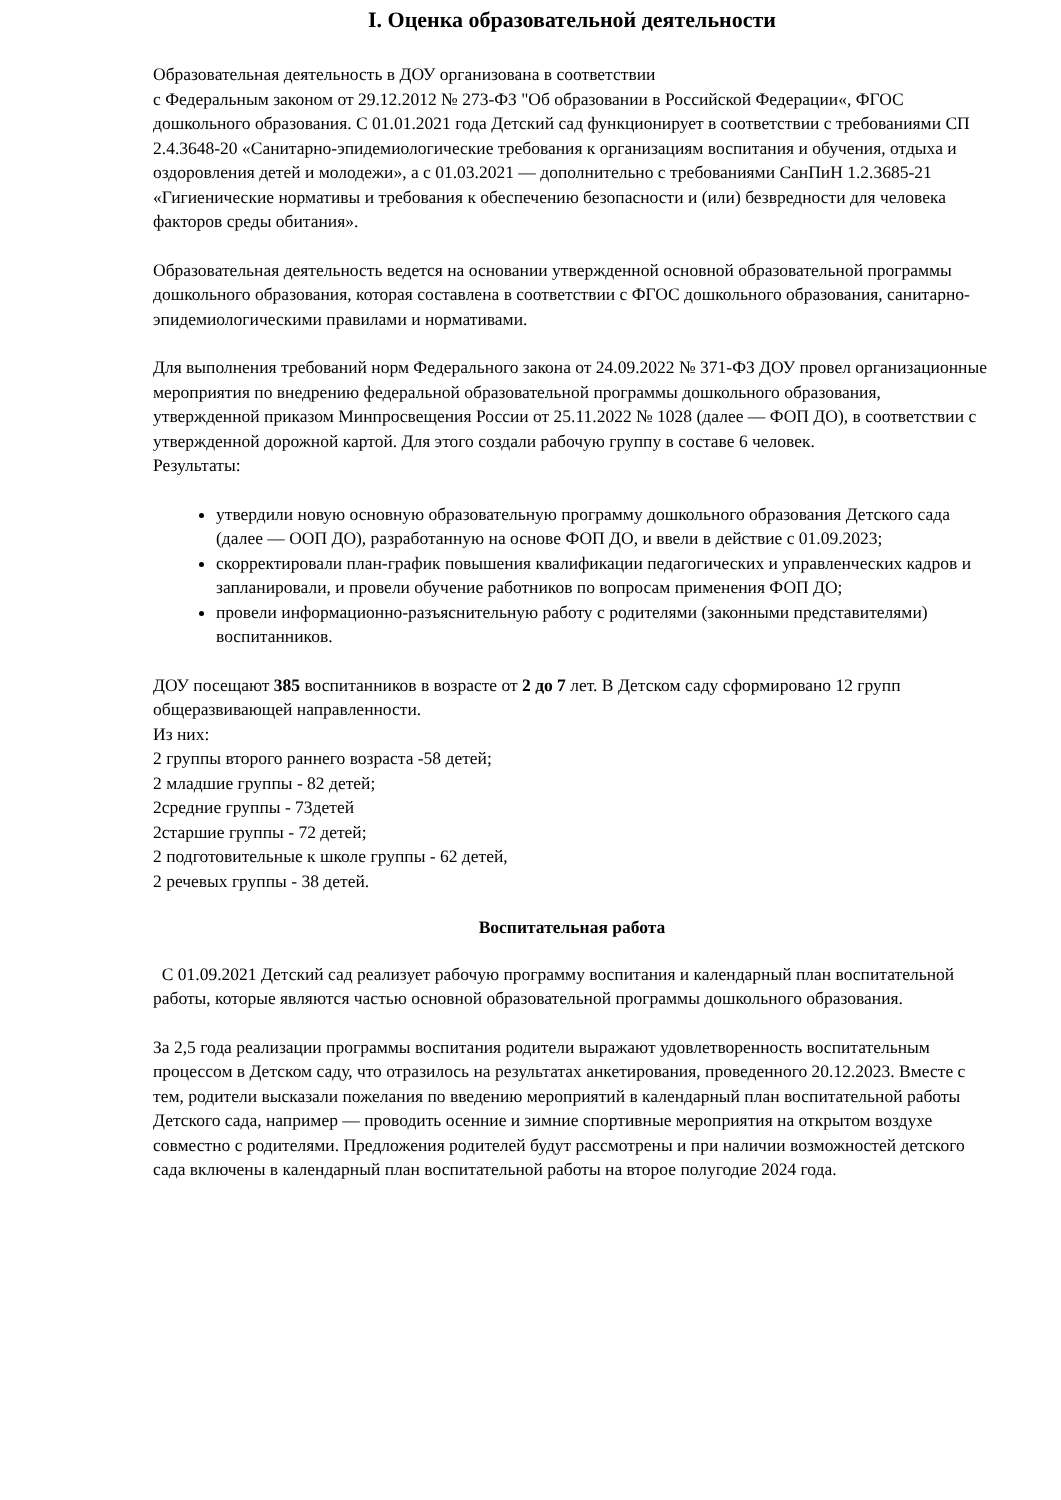I. Оценка образовательной деятельности
Образовательная деятельность в ДОУ организована в соответствии
с Федеральным законом от 29.12.2012 № 273-ФЗ "Об образовании в Российской Федерации«, ФГОС дошкольного образования. С 01.01.2021 года Детский сад функционирует в соответствии с требованиями СП 2.4.3648-20 «Санитарно-эпидемиологические требования к организациям воспитания и обучения, отдыха и оздоровления детей и молодежи», а с 01.03.2021 — дополнительно с требованиями СанПиН 1.2.3685-21 «Гигиенические нормативы и требования к обеспечению безопасности и (или) безвредности для человека факторов среды обитания».
Образовательная деятельность ведется на основании утвержденной основной образовательной программы дошкольного образования, которая составлена в соответствии с ФГОС дошкольного образования, санитарно-эпидемиологическими правилами и нормативами.
Для выполнения требований норм Федерального закона от 24.09.2022 № 371-ФЗ ДОУ провел организационные мероприятия по внедрению федеральной образовательной программы дошкольного образования, утвержденной приказом Минпросвещения России от 25.11.2022 № 1028 (далее — ФОП ДО), в соответствии с утвержденной дорожной картой. Для этого создали рабочую группу в составе 6 человек.
Результаты:
утвердили новую основную образовательную программу дошкольного образования Детского сада (далее — ООП ДО), разработанную на основе ФОП ДО, и ввели в действие с 01.09.2023;
скорректировали план-график повышения квалификации педагогических и управленческих кадров и запланировали, и провели обучение работников по вопросам применения ФОП ДО;
провели информационно-разъяснительную работу с родителями (законными представителями) воспитанников.
ДОУ посещают 385 воспитанников в возрасте от 2 до 7 лет. В Детском саду сформировано 12 групп общеразвивающей направленности.
Из них:
2 группы второго раннего возраста -58 детей;
2 младшие группы - 82 детей;
2средние группы - 73детей
2старшие группы - 72 детей;
2 подготовительные к школе группы - 62 детей,
2 речевых группы - 38 детей.
Воспитательная работа
С 01.09.2021 Детский сад реализует рабочую программу воспитания и календарный план воспитательной работы, которые являются частью основной образовательной программы дошкольного образования.
За 2,5 года реализации программы воспитания родители выражают удовлетворенность воспитательным процессом в Детском саду, что отразилось на результатах анкетирования, проведенного 20.12.2023. Вместе с тем, родители высказали пожелания по введению мероприятий в календарный план воспитательной работы Детского сада, например — проводить осенние и зимние спортивные мероприятия на открытом воздухе совместно с родителями. Предложения родителей будут рассмотрены и при наличии возможностей детского сада включены в календарный план воспитательной работы на второе полугодие 2024 года.